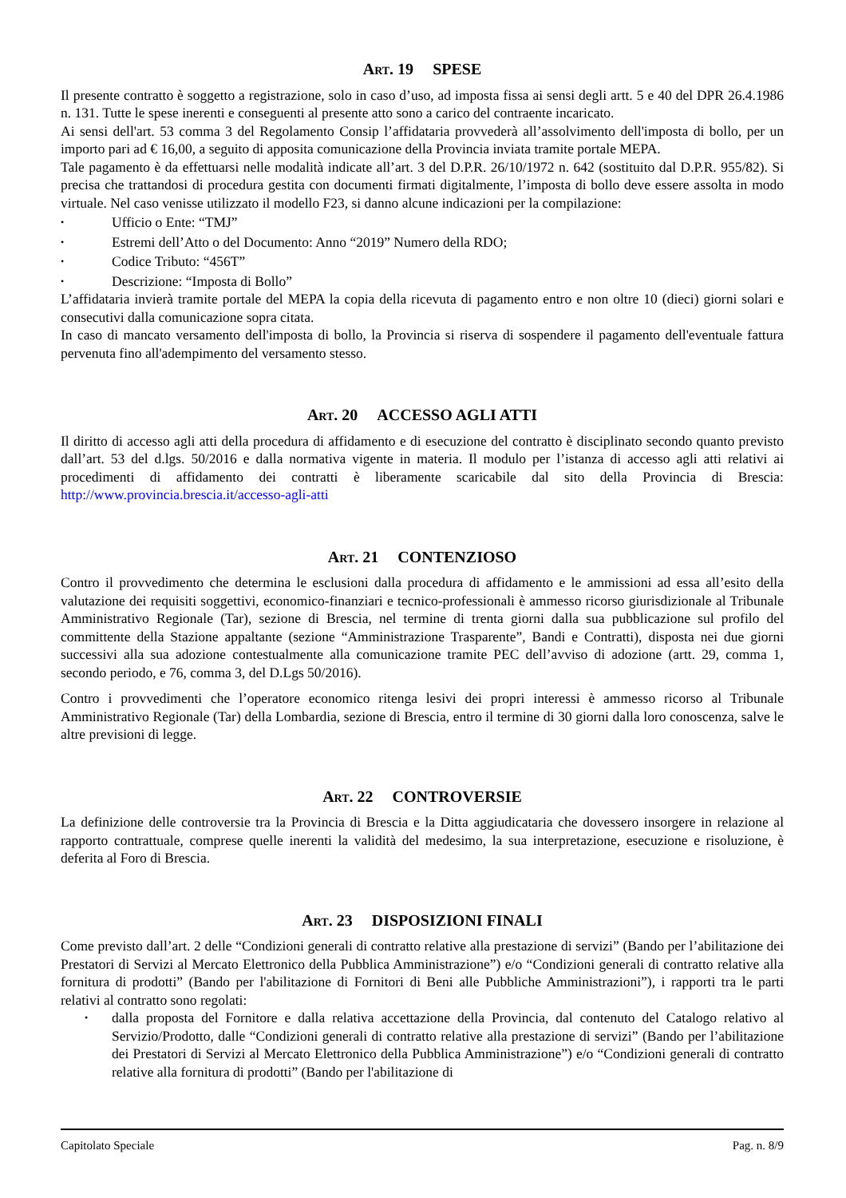Art. 19 SPESE
Il presente contratto è soggetto a registrazione, solo in caso d’uso, ad imposta fissa ai sensi degli artt. 5 e 40 del DPR 26.4.1986 n. 131. Tutte le spese inerenti e conseguenti al presente atto sono a carico del contraente incaricato.
Ai sensi dell'art. 53 comma 3 del Regolamento Consip l’affidataria provvederà all’assolvimento dell'imposta di bollo, per un importo pari ad € 16,00, a seguito di apposita comunicazione della Provincia inviata tramite portale MEPA.
Tale pagamento è da effettuarsi nelle modalità indicate all’art. 3 del D.P.R. 26/10/1972 n. 642 (sostituito dal D.P.R. 955/82). Si precisa che trattandosi di procedura gestita con documenti firmati digitalmente, l’imposta di bollo deve essere assolta in modo virtuale. Nel caso venisse utilizzato il modello F23, si danno alcune indicazioni per la compilazione:
• Ufficio o Ente: “TMJ”
• Estremi dell’Atto o del Documento: Anno “2019” Numero della RDO;
• Codice Tributo: “456T”
• Descrizione: “Imposta di Bollo”
L’affidataria invierà tramite portale del MEPA la copia della ricevuta di pagamento entro e non oltre 10 (dieci) giorni solari e consecutivi dalla comunicazione sopra citata.
In caso di mancato versamento dell'imposta di bollo, la Provincia si riserva di sospendere il pagamento dell'eventuale fattura pervenuta fino all'adempimento del versamento stesso.
Art. 20 ACCESSO AGLI ATTI
Il diritto di accesso agli atti della procedura di affidamento e di esecuzione del contratto è disciplinato secondo quanto previsto dall’art. 53 del d.lgs. 50/2016 e dalla normativa vigente in materia. Il modulo per l’istanza di accesso agli atti relativi ai procedimenti di affidamento dei contratti è liberamente scaricabile dal sito della Provincia di Brescia: http://www.provincia.brescia.it/accesso-agli-atti
Art. 21 CONTENZIOSO
Contro il provvedimento che determina le esclusioni dalla procedura di affidamento e le ammissioni ad essa all’esito della valutazione dei requisiti soggettivi, economico-finanziari e tecnico-professionali è ammesso ricorso giurisdizionale al Tribunale Amministrativo Regionale (Tar), sezione di Brescia, nel termine di trenta giorni dalla sua pubblicazione sul profilo del committente della Stazione appaltante (sezione “Amministrazione Trasparente”, Bandi e Contratti), disposta nei due giorni successivi alla sua adozione contestualmente alla comunicazione tramite PEC dell’avviso di adozione (artt. 29, comma 1, secondo periodo, e 76, comma 3, del D.Lgs 50/2016).
Contro i provvedimenti che l’operatore economico ritenga lesivi dei propri interessi è ammesso ricorso al Tribunale Amministrativo Regionale (Tar) della Lombardia, sezione di Brescia, entro il termine di 30 giorni dalla loro conoscenza, salve le altre previsioni di legge.
Art. 22 CONTROVERSIE
La definizione delle controversie tra la Provincia di Brescia e la Ditta aggiudicataria che dovessero insorgere in relazione al rapporto contrattuale, comprese quelle inerenti la validità del medesimo, la sua interpretazione, esecuzione e risoluzione, è deferita al Foro di Brescia.
Art. 23 DISPOSIZIONI FINALI
Come previsto dall’art. 2 delle “Condizioni generali di contratto relative alla prestazione di servizi” (Bando per l’abilitazione dei Prestatori di Servizi al Mercato Elettronico della Pubblica Amministrazione”) e/o “Condizioni generali di contratto relative alla fornitura di prodotti” (Bando per l'abilitazione di Fornitori di Beni alle Pubbliche Amministrazioni”), i rapporti tra le parti relativi al contratto sono regolati:
• dalla proposta del Fornitore e dalla relativa accettazione della Provincia, dal contenuto del Catalogo relativo al Servizio/Prodotto, dalle “Condizioni generali di contratto relative alla prestazione di servizi” (Bando per l’abilitazione dei Prestatori di Servizi al Mercato Elettronico della Pubblica Amministrazione”) e/o “Condizioni generali di contratto relative alla fornitura di prodotti” (Bando per l'abilitazione di
Capitolato Speciale Pag. n. 8/9